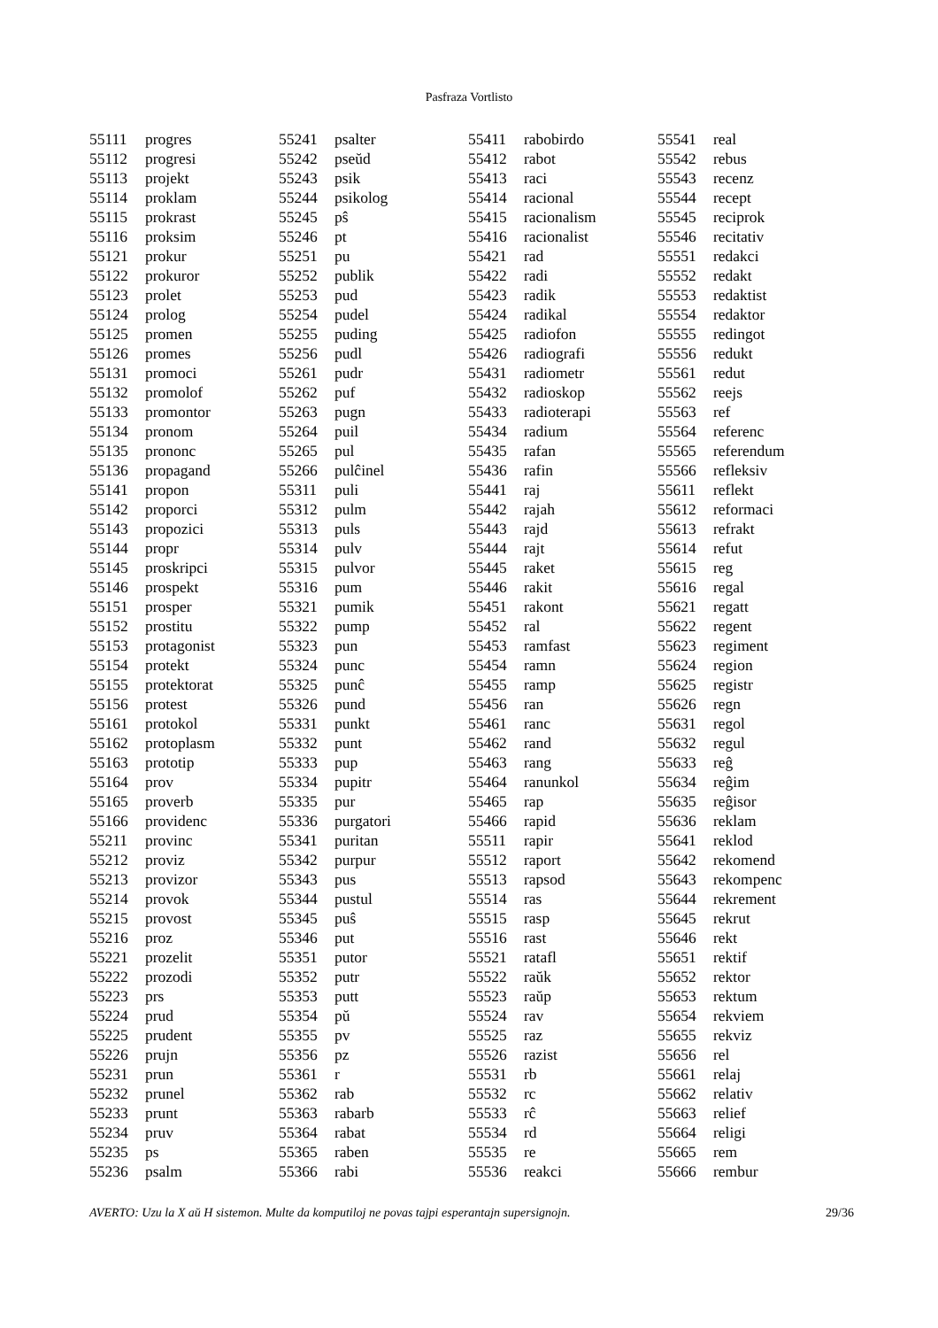Pasfraza Vortlisto
| 55111 | progres |
| 55112 | progresi |
| 55113 | projekt |
| 55114 | proklam |
| 55115 | prokrast |
| 55116 | proksim |
| 55121 | prokur |
| 55122 | prokuror |
| 55123 | prolet |
| 55124 | prolog |
| 55125 | promen |
| 55126 | promes |
| 55131 | promoci |
| 55132 | promolof |
| 55133 | promontor |
| 55134 | pronom |
| 55135 | prononc |
| 55136 | propagand |
| 55141 | propon |
| 55142 | proporci |
| 55143 | propozici |
| 55144 | propr |
| 55145 | proskripci |
| 55146 | prospekt |
| 55151 | prosper |
| 55152 | prostitu |
| 55153 | protagonist |
| 55154 | protekt |
| 55155 | protektorat |
| 55156 | protest |
| 55161 | protokol |
| 55162 | protoplasm |
| 55163 | prototip |
| 55164 | prov |
| 55165 | proverb |
| 55166 | providenc |
| 55211 | provinc |
| 55212 | proviz |
| 55213 | provizor |
| 55214 | provok |
| 55215 | provost |
| 55216 | proz |
| 55221 | prozelit |
| 55222 | prozodi |
| 55223 | prs |
| 55224 | prud |
| 55225 | prudent |
| 55226 | prujn |
| 55231 | prun |
| 55232 | prunel |
| 55233 | prunt |
| 55234 | pruv |
| 55235 | ps |
| 55236 | psalm |
| 55241 | psalter |
| 55242 | pseŭd |
| 55243 | psik |
| 55244 | psikolog |
| 55245 | pŝ |
| 55246 | pt |
| 55251 | pu |
| 55252 | publik |
| 55253 | pud |
| 55254 | pudel |
| 55255 | puding |
| 55256 | pudl |
| 55261 | pudr |
| 55262 | puf |
| 55263 | pugn |
| 55264 | puil |
| 55265 | pul |
| 55266 | pulĉinel |
| 55311 | puli |
| 55312 | pulm |
| 55313 | puls |
| 55314 | pulv |
| 55315 | pulvor |
| 55316 | pum |
| 55321 | pumik |
| 55322 | pump |
| 55323 | pun |
| 55324 | punc |
| 55325 | punĉ |
| 55326 | pund |
| 55331 | punkt |
| 55332 | punt |
| 55333 | pup |
| 55334 | pupitr |
| 55335 | pur |
| 55336 | purgatori |
| 55341 | puritan |
| 55342 | purpur |
| 55343 | pus |
| 55344 | pustul |
| 55345 | puŝ |
| 55346 | put |
| 55351 | putor |
| 55352 | putr |
| 55353 | putt |
| 55354 | pŭ |
| 55355 | pv |
| 55356 | pz |
| 55361 | r |
| 55362 | rab |
| 55363 | rabarb |
| 55364 | rabat |
| 55365 | raben |
| 55366 | rabi |
| 55411 | rabobirdo |
| 55412 | rabot |
| 55413 | raci |
| 55414 | racional |
| 55415 | racionalism |
| 55416 | racionalist |
| 55421 | rad |
| 55422 | radi |
| 55423 | radik |
| 55424 | radikal |
| 55425 | radiofon |
| 55426 | radiografi |
| 55431 | radiometr |
| 55432 | radioskop |
| 55433 | radioterapi |
| 55434 | radium |
| 55435 | rafan |
| 55436 | rafin |
| 55441 | raj |
| 55442 | rajah |
| 55443 | rajd |
| 55444 | rajt |
| 55445 | raket |
| 55446 | rakit |
| 55451 | rakont |
| 55452 | ral |
| 55453 | ramfast |
| 55454 | ramn |
| 55455 | ramp |
| 55456 | ran |
| 55461 | ranc |
| 55462 | rand |
| 55463 | rang |
| 55464 | ranunkol |
| 55465 | rap |
| 55466 | rapid |
| 55511 | rapir |
| 55512 | raport |
| 55513 | rapsod |
| 55514 | ras |
| 55515 | rasp |
| 55516 | rast |
| 55521 | ratafl |
| 55522 | raŭk |
| 55523 | raŭp |
| 55524 | rav |
| 55525 | raz |
| 55526 | razist |
| 55531 | rb |
| 55532 | rc |
| 55533 | rĉ |
| 55534 | rd |
| 55535 | re |
| 55536 | reakci |
| 55541 | real |
| 55542 | rebus |
| 55543 | recenz |
| 55544 | recept |
| 55545 | reciprok |
| 55546 | recitativ |
| 55551 | redakci |
| 55552 | redakt |
| 55553 | redaktist |
| 55554 | redaktor |
| 55555 | redingot |
| 55556 | redukt |
| 55561 | redut |
| 55562 | reejs |
| 55563 | ref |
| 55564 | referenc |
| 55565 | referendum |
| 55566 | refleksiv |
| 55611 | reflekt |
| 55612 | reformaci |
| 55613 | refrakt |
| 55614 | refut |
| 55615 | reg |
| 55616 | regal |
| 55621 | regatt |
| 55622 | regent |
| 55623 | regiment |
| 55624 | region |
| 55625 | registr |
| 55626 | regn |
| 55631 | regol |
| 55632 | regul |
| 55633 | reĝ |
| 55634 | reĝim |
| 55635 | reĝisor |
| 55636 | reklam |
| 55641 | reklod |
| 55642 | rekomend |
| 55643 | rekompenc |
| 55644 | rekrement |
| 55645 | rekrut |
| 55646 | rekt |
| 55651 | rektif |
| 55652 | rektor |
| 55653 | rektum |
| 55654 | rekviem |
| 55655 | rekviz |
| 55656 | rel |
| 55661 | relaj |
| 55662 | relativ |
| 55663 | relief |
| 55664 | religi |
| 55665 | rem |
| 55666 | rembur |
AVERTO: Uzu la X aŭ H sistemon. Multe da komputiloj ne povas tajpi esperantajn supersignojn. 29/36